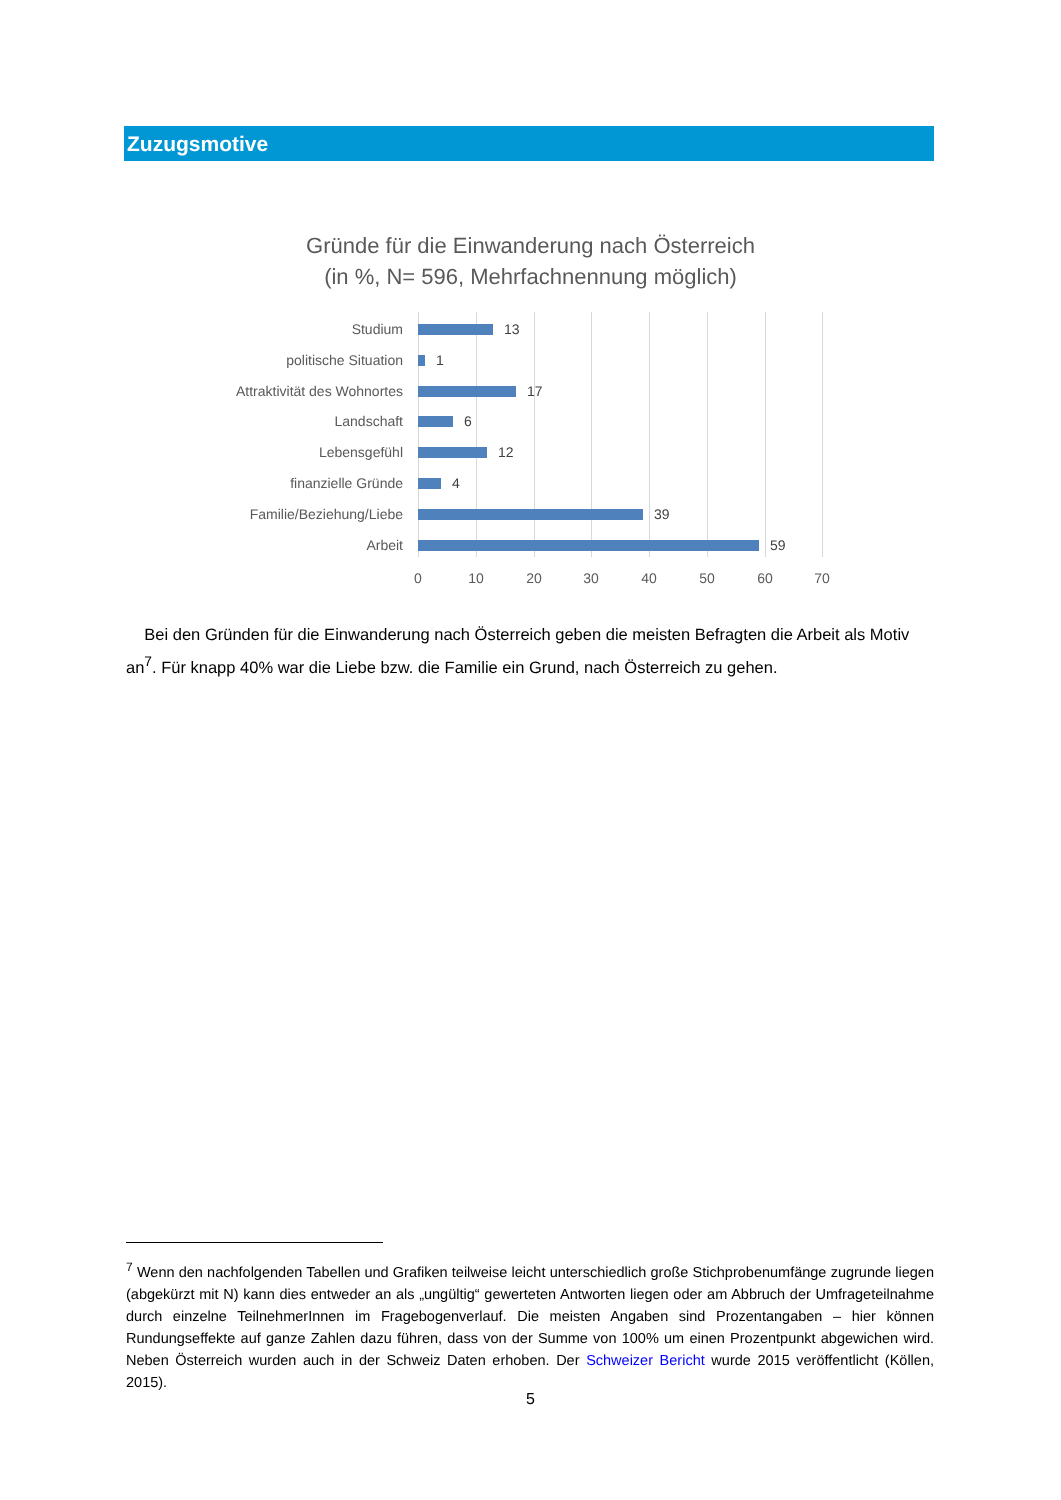Zuzugsmotive
Gründe für die Einwanderung nach Österreich
(in %, N= 596, Mehrfachnennung möglich)
Studium 13
politische Situation 1
Attraktivität des Wohnortes 17
Landschaft 6
Lebensgefühl 12
finanzielle Gründe 4
Familie/Beziehung/Liebe 39
Arbeit 59
0 10 20 30 40 50 60 70
Bei den Gründen für die Einwanderung nach Österreich geben die meisten Befragten die Arbeit als Motiv an<sup>7</sup>. Für knapp 40% war die Liebe bzw. die Familie ein Grund, nach Österreich zu gehen.
<sup>7</sup> Wenn den nachfolgenden Tabellen und Grafiken teilweise leicht unterschiedlich große Stichprobenumfänge zugrunde liegen (abgekürzt mit N) kann dies entweder an als „ungültig“ gewerteten Antworten liegen oder am Abbruch der Umfrageteilnahme durch einzelne TeilnehmerInnen im Fragebogenverlauf. Die meisten Angaben sind Prozentangaben – hier können Rundungseffekte auf ganze Zahlen dazu führen, dass von der Summe von 100% um einen Prozentpunkt abgewichen wird. Neben Österreich wurden auch in der Schweiz Daten erhoben. Der Schweizer Bericht wurde 2015 veröffentlicht (Köllen, 2015).
5